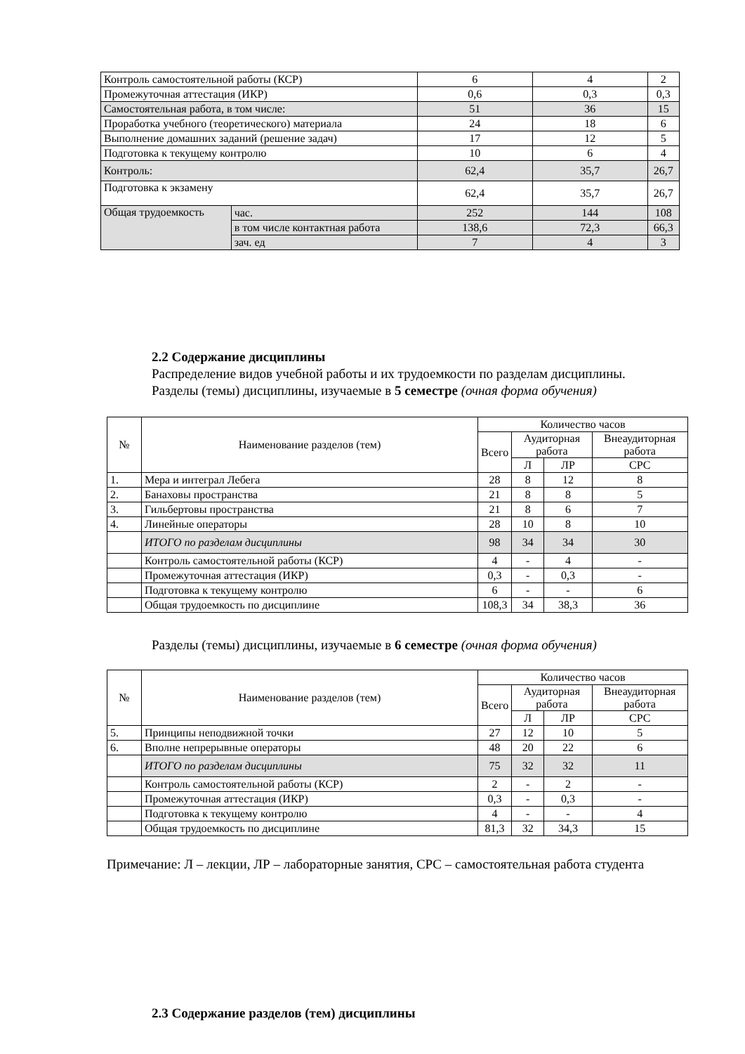| Контроль самостоятельной работы (КСР) | | 6 | 4 | 2 |
| Промежуточная аттестация (ИКР) | | 0,6 | 0,3 | 0,3 |
| Самостоятельная работа, в том числе: | | 51 | 36 | 15 |
| Проработка учебного (теоретического) материала | | 24 | 18 | 6 |
| Выполнение домашних заданий (решение задач) | | 17 | 12 | 5 |
| Подготовка к текущему контролю | | 10 | 6 | 4 |
| Контроль: | | 62,4 | 35,7 | 26,7 |
| Подготовка к экзамену | | 62,4 | 35,7 | 26,7 |
| Общая трудоемкость | час. | 252 | 144 | 108 |
| | в том числе контактная работа | 138,6 | 72,3 | 66,3 |
| | зач. ед | 7 | 4 | 3 |
2.2 Содержание дисциплины
Распределение видов учебной работы и их трудоемкости по разделам дисциплины.
Разделы (темы) дисциплины, изучаемые в 5 семестре (очная форма обучения)
| № | Наименование разделов (тем) | Количество часов | | | |
| --- | --- | --- | --- | --- | --- |
| | | Всего | Аудиторная работа | | Внеаудиторная работа |
| | | | Л | ЛР | СРС |
| 1. | Мера и интеграл Лебега | 28 | 8 | 12 | 8 |
| 2. | Банаховы пространства | 21 | 8 | 8 | 5 |
| 3. | Гильбертовы пространства | 21 | 8 | 6 | 7 |
| 4. | Линейные операторы | 28 | 10 | 8 | 10 |
| | ИТОГО по разделам дисциплины | 98 | 34 | 34 | 30 |
| | Контроль самостоятельной работы (КСР) | 4 | - | 4 | - |
| | Промежуточная аттестация (ИКР) | 0,3 | - | 0,3 | - |
| | Подготовка к текущему контролю | 6 | - | - | 6 |
| | Общая трудоемкость по дисциплине | 108,3 | 34 | 38,3 | 36 |
Разделы (темы) дисциплины, изучаемые в 6 семестре (очная форма обучения)
| № | Наименование разделов (тем) | Количество часов | | | |
| --- | --- | --- | --- | --- | --- |
| | | Всего | Аудиторная работа | | Внеаудиторная работа |
| | | | Л | ЛР | СРС |
| 5. | Принципы неподвижной точки | 27 | 12 | 10 | 5 |
| 6. | Вполне непрерывные операторы | 48 | 20 | 22 | 6 |
| | ИТОГО по разделам дисциплины | 75 | 32 | 32 | 11 |
| | Контроль самостоятельной работы (КСР) | 2 | - | 2 | - |
| | Промежуточная аттестация (ИКР) | 0,3 | - | 0,3 | - |
| | Подготовка к текущему контролю | 4 | - | - | 4 |
| | Общая трудоемкость по дисциплине | 81,3 | 32 | 34,3 | 15 |
Примечание: Л – лекции, ЛР – лабораторные занятия, СРС – самостоятельная работа студента
2.3 Содержание разделов (тем) дисциплины